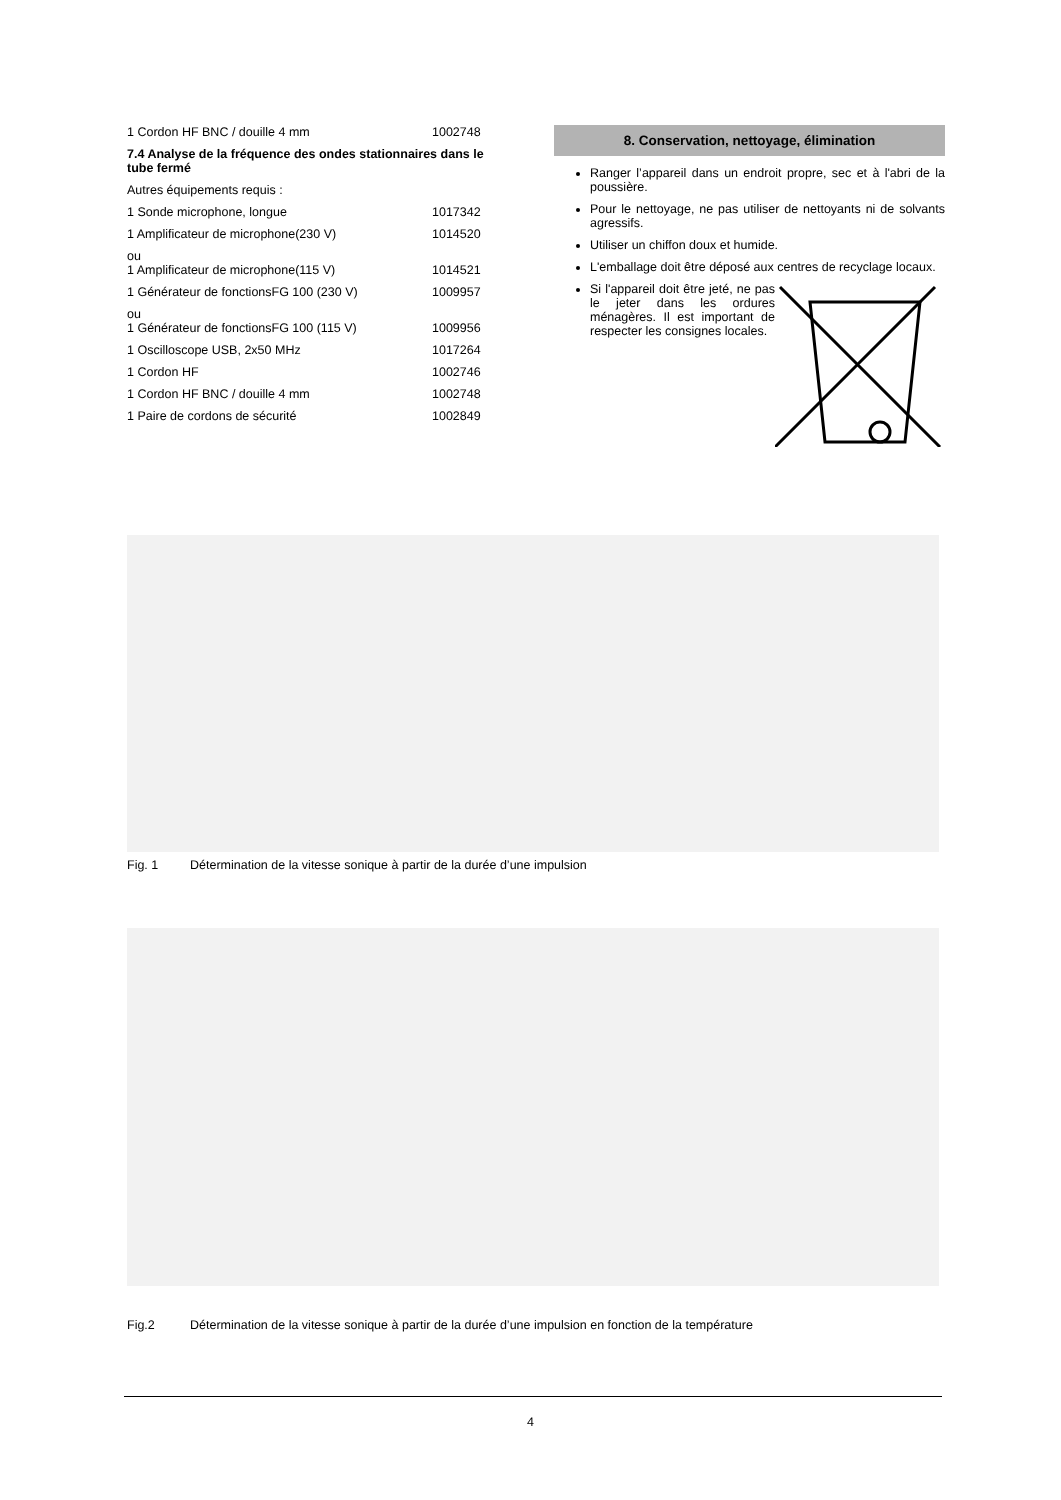1 Cordon HF BNC / douille 4 mm 1002748
7.4 Analyse de la fréquence des ondes stationnaires dans le tube fermé
Autres équipements requis :
1 Sonde microphone, longue 1017342
1 Amplificateur de microphone(230 V) 1014520
ou
1 Amplificateur de microphone(115 V) 1014521
1 Générateur de fonctionsFG 100 (230 V) 1009957
ou
1 Générateur de fonctionsFG 100 (115 V) 1009956
1 Oscilloscope USB, 2x50 MHz 1017264
1 Cordon HF 1002746
1 Cordon HF BNC / douille 4 mm 1002748
1 Paire de cordons de sécurité 1002849
8. Conservation, nettoyage, élimination
Ranger l’appareil dans un endroit propre, sec et à l'abri de la poussière.
Pour le nettoyage, ne pas utiliser de nettoyants ni de solvants agressifs.
Utiliser un chiffon doux et humide.
L'emballage doit être déposé aux centres de recyclage locaux.
Si l'appareil doit être jeté, ne pas le jeter dans les ordures ménagères. Il est important de respecter les consignes locales.
Fig. 1 Détermination de la vitesse sonique à partir de la durée d’une impulsion
Fig.2 Détermination de la vitesse sonique à partir de la durée d’une impulsion en fonction de la température
4